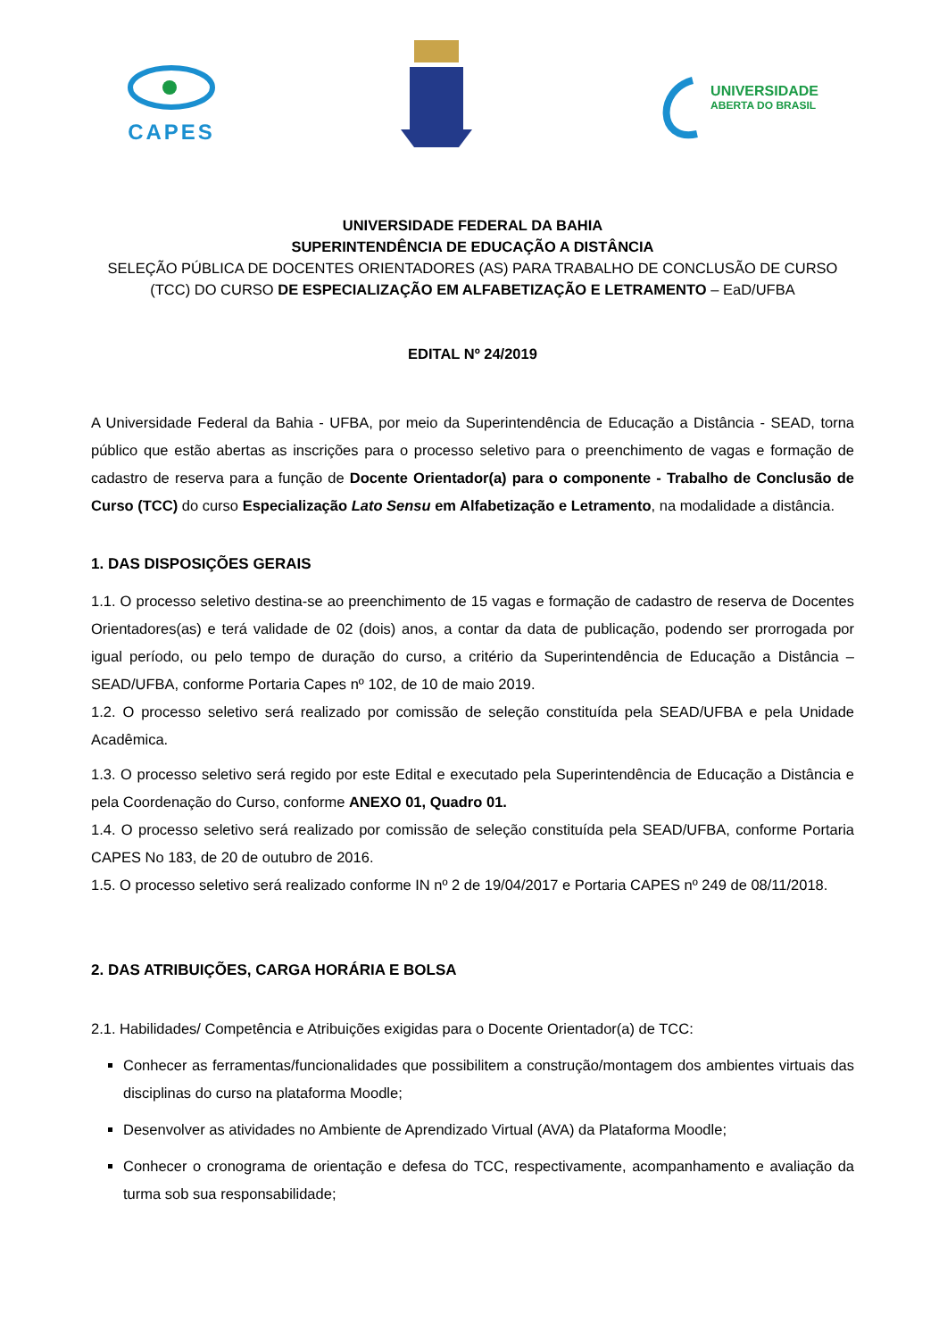CAPES
UNIVERSIDADE
ABERTA DO BRASIL
UNIVERSIDADE FEDERAL DA BAHIA
SUPERINTENDÊNCIA DE EDUCAÇÃO A DISTÂNCIA
SELEÇÃO PÚBLICA DE DOCENTES ORIENTADORES (AS) PARA TRABALHO DE CONCLUSÃO DE CURSO (TCC) DO CURSO DE ESPECIALIZAÇÃO EM ALFABETIZAÇÃO E LETRAMENTO – EaD/UFBA
EDITAL Nº 24/2019
A Universidade Federal da Bahia - UFBA, por meio da Superintendência de Educação a Distância - SEAD, torna público que estão abertas as inscrições para o processo seletivo para o preenchimento de vagas e formação de cadastro de reserva para a função de Docente Orientador(a) para o componente - Trabalho de Conclusão de Curso (TCC) do curso Especialização Lato Sensu em Alfabetização e Letramento, na modalidade a distância.
1. DAS DISPOSIÇÕES GERAIS
1.1. O processo seletivo destina-se ao preenchimento de 15 vagas e formação de cadastro de reserva de Docentes Orientadores(as) e terá validade de 02 (dois) anos, a contar da data de publicação, podendo ser prorrogada por igual período, ou pelo tempo de duração do curso, a critério da Superintendência de Educação a Distância – SEAD/UFBA, conforme Portaria Capes nº 102, de 10 de maio 2019.
1.2. O processo seletivo será realizado por comissão de seleção constituída pela SEAD/UFBA e pela Unidade Acadêmica.
1.3. O processo seletivo será regido por este Edital e executado pela Superintendência de Educação a Distância e pela Coordenação do Curso, conforme ANEXO 01, Quadro 01.
1.4. O processo seletivo será realizado por comissão de seleção constituída pela SEAD/UFBA, conforme Portaria CAPES No 183, de 20 de outubro de 2016.
1.5. O processo seletivo será realizado conforme IN nº 2 de 19/04/2017 e Portaria CAPES nº 249 de 08/11/2018.
2. DAS ATRIBUIÇÕES, CARGA HORÁRIA E BOLSA
2.1. Habilidades/ Competência e Atribuições exigidas para o Docente Orientador(a) de TCC:
Conhecer as ferramentas/funcionalidades que possibilitem a construção/montagem dos ambientes virtuais das disciplinas do curso na plataforma Moodle;
Desenvolver as atividades no Ambiente de Aprendizado Virtual (AVA) da Plataforma Moodle;
Conhecer o cronograma de orientação e defesa do TCC, respectivamente, acompanhamento e avaliação da turma sob sua responsabilidade;